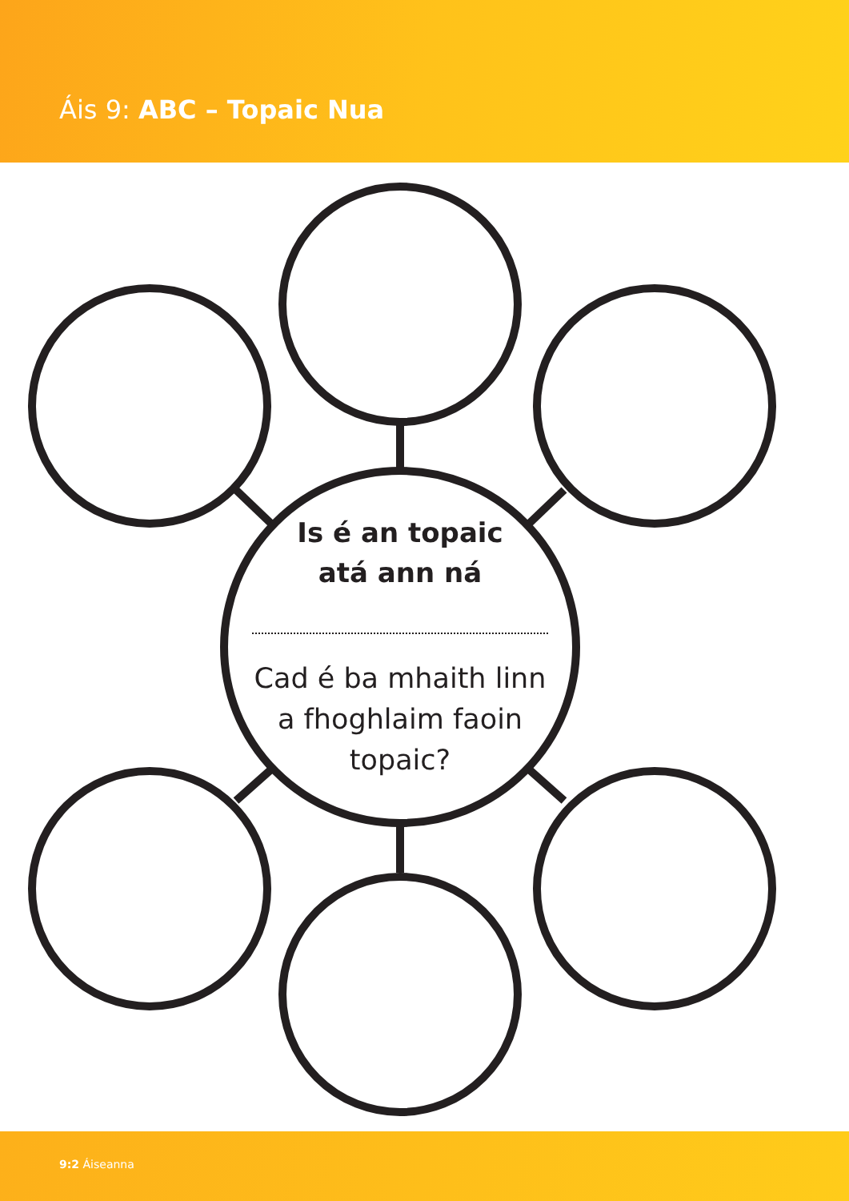Áis 9: ABC – Topaic Nua
Is é an topaic
atá ann ná
Cad é ba mhaith linn
a fhoghlaim faoin
topaic?
9:2 Áiseanna